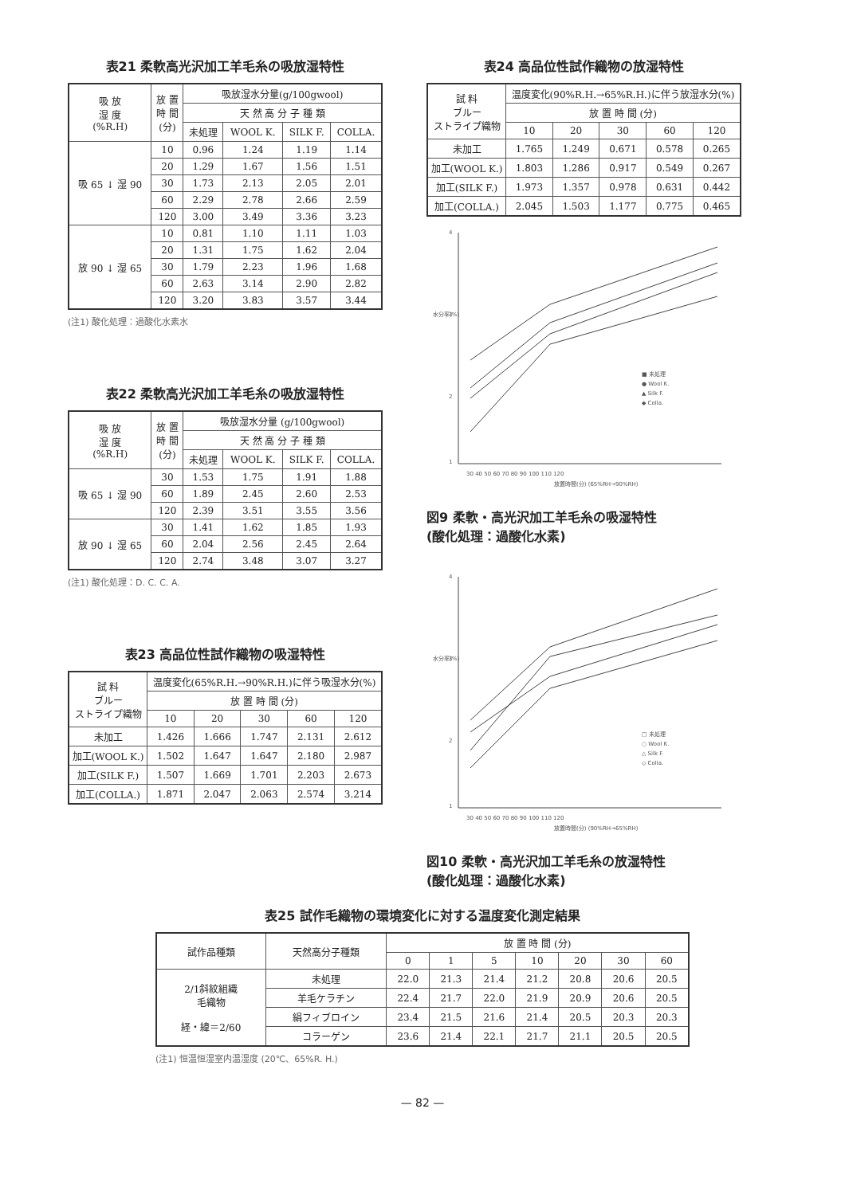表21 柔軟高光沢加工羊毛糸の吸放湿特性
| 吸 放 湿 度 (%R.H) | 放 置 時 間 (分) | 吸放湿水分量(g/100gwool) | | | |
| --- | --- | --- | --- | --- | --- |
| | | 天 然 高 分 子 種 類 | | | |
| | | 未処理 | WOOL K. | SILK F. | COLLA. |
| 吸 65 ↓ 湿 90 | 10 | 0.96 | 1.24 | 1.19 | 1.14 |
| | 20 | 1.29 | 1.67 | 1.56 | 1.51 |
| | 30 | 1.73 | 2.13 | 2.05 | 2.01 |
| | 60 | 2.29 | 2.78 | 2.66 | 2.59 |
| | 120 | 3.00 | 3.49 | 3.36 | 3.23 |
| 放 90 ↓ 湿 65 | 10 | 0.81 | 1.10 | 1.11 | 1.03 |
| | 20 | 1.31 | 1.75 | 1.62 | 2.04 |
| | 30 | 1.79 | 2.23 | 1.96 | 1.68 |
| | 60 | 2.63 | 3.14 | 2.90 | 2.82 |
| | 120 | 3.20 | 3.83 | 3.57 | 3.44 |
(注1) 酸化処理：過酸化水素水
表22 柔軟高光沢加工羊毛糸の吸放湿特性
| 吸 放 湿 度 (%R.H) | 放 置 時 間 (分) | 吸放湿水分量 (g/100gwool) | | | |
| --- | --- | --- | --- | --- | --- |
| | | 天 然 高 分 子 種 類 | | | |
| | | 未処理 | WOOL K. | SILK F. | COLLA. |
| 吸 65 ↓ 湿 90 | 30 | 1.53 | 1.75 | 1.91 | 1.88 |
| | 60 | 1.89 | 2.45 | 2.60 | 2.53 |
| | 120 | 2.39 | 3.51 | 3.55 | 3.56 |
| 放 90 ↓ 湿 65 | 30 | 1.41 | 1.62 | 1.85 | 1.93 |
| | 60 | 2.04 | 2.56 | 2.45 | 2.64 |
| | 120 | 2.74 | 3.48 | 3.07 | 3.27 |
(注1) 酸化処理：D. C. C. A.
表23 高品位性試作織物の吸湿特性
| 試 料 ブルー ストライプ織物 | 温度変化(65%R.H.→90%R.H.)に伴う吸湿水分(%) | | | | |
| --- | --- | --- | --- | --- | --- |
| | 放 置 時 間 (分) | | | | |
| | 10 | 20 | 30 | 60 | 120 |
| 未加工 | 1.426 | 1.666 | 1.747 | 2.131 | 2.612 |
| 加工(WOOL K.) | 1.502 | 1.647 | 1.647 | 2.180 | 2.987 |
| 加工(SILK F.) | 1.507 | 1.669 | 1.701 | 2.203 | 2.673 |
| 加工(COLLA.) | 1.871 | 2.047 | 2.063 | 2.574 | 3.214 |
表24 高品位性試作織物の放湿特性
| 試 料 ブルー ストライプ織物 | 温度変化(90%R.H.→65%R.H.)に伴う放湿水分(%) | | | | |
| --- | --- | --- | --- | --- | --- |
| | 放 置 時 間 (分) | | | | |
| | 10 | 20 | 30 | 60 | 120 |
| 未加工 | 1.765 | 1.249 | 0.671 | 0.578 | 0.265 |
| 加工(WOOL K.) | 1.803 | 1.286 | 0.917 | 0.549 | 0.267 |
| 加工(SILK F.) | 1.973 | 1.357 | 0.978 | 0.631 | 0.442 |
| 加工(COLLA.) | 2.045 | 1.503 | 1.177 | 0.775 | 0.465 |
4
3
2
1
水分率(%)
30 40 50 60 70 80 90 100 110 120
放置時間(分) (65%RH→90%RH)
■ 未処理
● Wool K.
▲ Silk F.
◆ Colla.
図9 柔軟・高光沢加工羊毛糸の吸湿特性
(酸化処理：過酸化水素)
4
3
2
1
水分率(%)
30 40 50 60 70 80 90 100 110 120
放置時間(分) (90%RH→65%RH)
□ 未処理
○ Wool K.
△ Silk F.
◇ Colla.
図10 柔軟・高光沢加工羊毛糸の放湿特性
(酸化処理：過酸化水素)
表25 試作毛織物の環境変化に対する温度変化測定結果
| 試作品種類 | 天然高分子種類 | 放 置 時 間 (分) | | | | | | |
| --- | --- | --- | --- | --- | --- | --- | --- | --- |
| | | 0 | 1 | 5 | 10 | 20 | 30 | 60 |
| 2/1斜紋組織 毛織物 経・緯＝2/60 | 未処理 | 22.0 | 21.3 | 21.4 | 21.2 | 20.8 | 20.6 | 20.5 |
| | 羊毛ケラチン | 22.4 | 21.7 | 22.0 | 21.9 | 20.9 | 20.6 | 20.5 |
| | 絹フィブロイン | 23.4 | 21.5 | 21.6 | 21.4 | 20.5 | 20.3 | 20.3 |
| | コラーゲン | 23.6 | 21.4 | 22.1 | 21.7 | 21.1 | 20.5 | 20.5 |
(注1) 恒温恒湿室内温湿度 (20℃、65%R. H.)
— 82 —